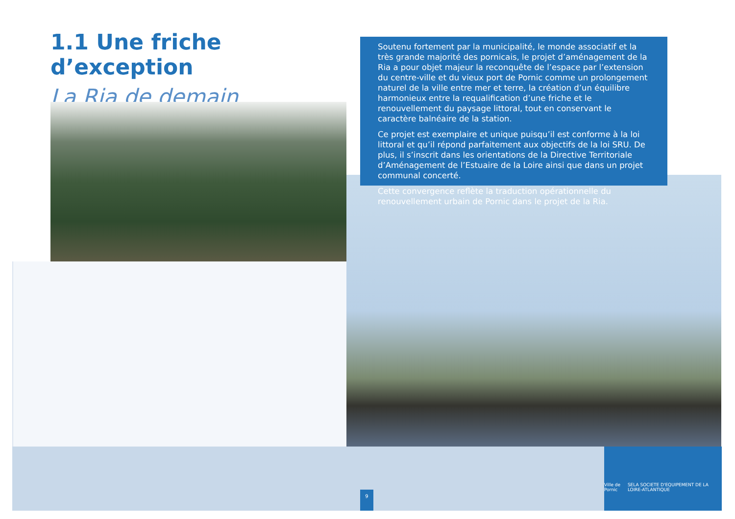1.1 Une friche d’exception
La Ria de demain
Soutenu fortement par la municipalité, le monde associatif et la très grande majorité des pornicais, le projet d’aménagement de la Ria a pour objet majeur la reconquête de l’espace par l’extension du centre-ville et du vieux port de Pornic comme un prolongement naturel de la ville entre mer et terre, la création d’un équilibre harmonieux entre la requalification d’une friche et le renouvellement du paysage littoral, tout en conservant le caractère balnéaire de la station.
Ce projet est exemplaire et unique puisqu’il est conforme à la loi littoral et qu’il répond parfaitement aux objectifs de la loi SRU. De plus, il s’inscrit dans les orientations de la Directive Territoriale d’Aménagement de l’Estuaire de la Loire ainsi que dans un projet communal concerté.
Cette convergence reflète la traduction opérationnelle du renouvellement urbain de Pornic dans le projet de la Ria.
9
Ville de Pornic SELA SOCIETE D'EQUIPEMENT DE LA LOIRE-ATLANTIQUE